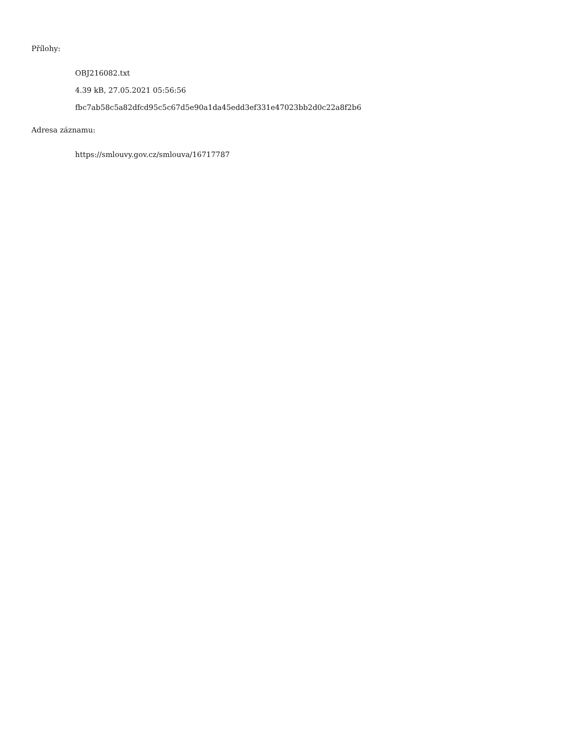Přílohy:
OBJ216082.txt
4.39 kB, 27.05.2021 05:56:56
fbc7ab58c5a82dfcd95c5c67d5e90a1da45edd3ef331e47023bb2d0c22a8f2b6
Adresa záznamu:
https://smlouvy.gov.cz/smlouva/16717787